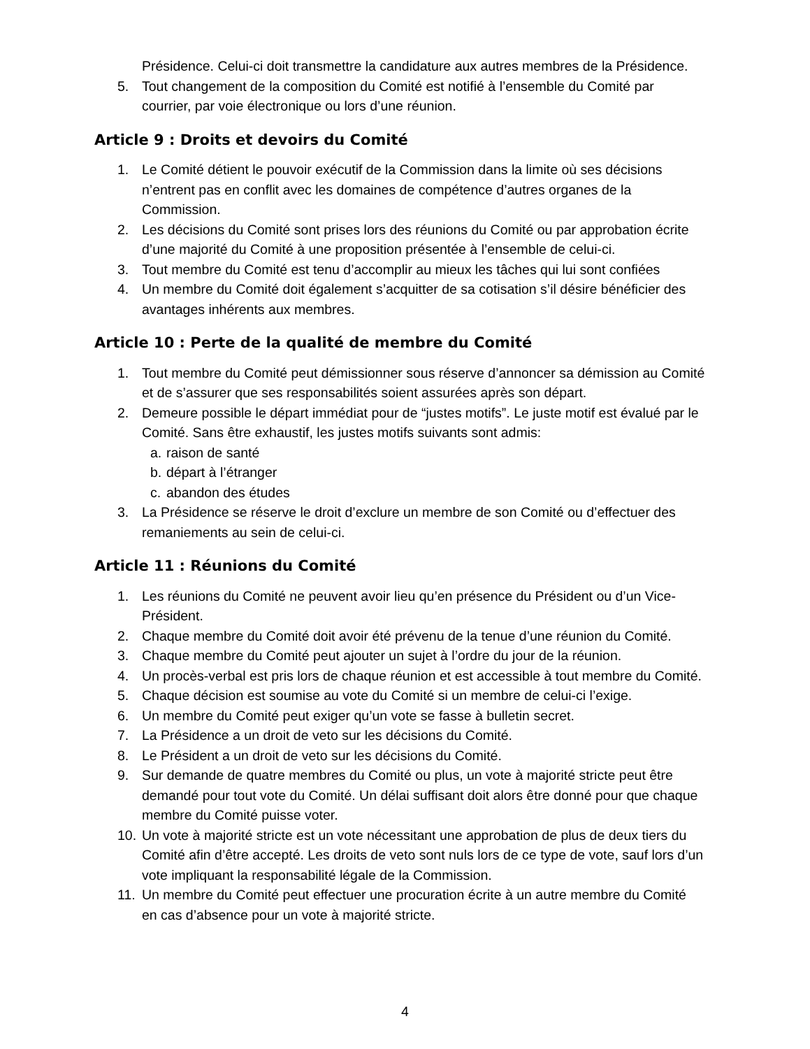Présidence. Celui-ci doit transmettre la candidature aux autres membres de la Présidence.
5. Tout changement de la composition du Comité est notifié à l’ensemble du Comité par courrier, par voie électronique ou lors d’une réunion.
Article 9 : Droits et devoirs du Comité
1. Le Comité détient le pouvoir exécutif de la Commission dans la limite où ses décisions n’entrent pas en conflit avec les domaines de compétence d’autres organes de la Commission.
2. Les décisions du Comité sont prises lors des réunions du Comité ou par approbation écrite d’une majorité du Comité à une proposition présentée à l’ensemble de celui-ci.
3. Tout membre du Comité est tenu d’accomplir au mieux les tâches qui lui sont confiées
4. Un membre du Comité doit également s’acquitter de sa cotisation s’il désire bénéficier des avantages inhérents aux membres.
Article 10 : Perte de la qualité de membre du Comité
1. Tout membre du Comité peut démissionner sous réserve d’annoncer sa démission au Comité et de s’assurer que ses responsabilités soient assurées après son départ.
2. Demeure possible le départ immédiat pour de “justes motifs”. Le juste motif est évalué par le Comité. Sans être exhaustif, les justes motifs suivants sont admis:
a. raison de santé
b. départ à l’étranger
c. abandon des études
3. La Présidence se réserve le droit d’exclure un membre de son Comité ou d’effectuer des remaniements au sein de celui-ci.
Article 11 : Réunions du Comité
1. Les réunions du Comité ne peuvent avoir lieu qu’en présence du Président ou d’un Vice-Président.
2. Chaque membre du Comité doit avoir été prévenu de la tenue d’une réunion du Comité.
3. Chaque membre du Comité peut ajouter un sujet à l’ordre du jour de la réunion.
4. Un procès-verbal est pris lors de chaque réunion et est accessible à tout membre du Comité.
5. Chaque décision est soumise au vote du Comité si un membre de celui-ci l’exige.
6. Un membre du Comité peut exiger qu’un vote se fasse à bulletin secret.
7. La Présidence a un droit de veto sur les décisions du Comité.
8. Le Président a un droit de veto sur les décisions du Comité.
9. Sur demande de quatre membres du Comité ou plus, un vote à majorité stricte peut être demandé pour tout vote du Comité. Un délai suffisant doit alors être donné pour que chaque membre du Comité puisse voter.
10. Un vote à majorité stricte est un vote nécessitant une approbation de plus de deux tiers du Comité afin d’être accepté. Les droits de veto sont nuls lors de ce type de vote, sauf lors d’un vote impliquant la responsabilité légale de la Commission.
11. Un membre du Comité peut effectuer une procuration écrite à un autre membre du Comité en cas d’absence pour un vote à majorité stricte.
4